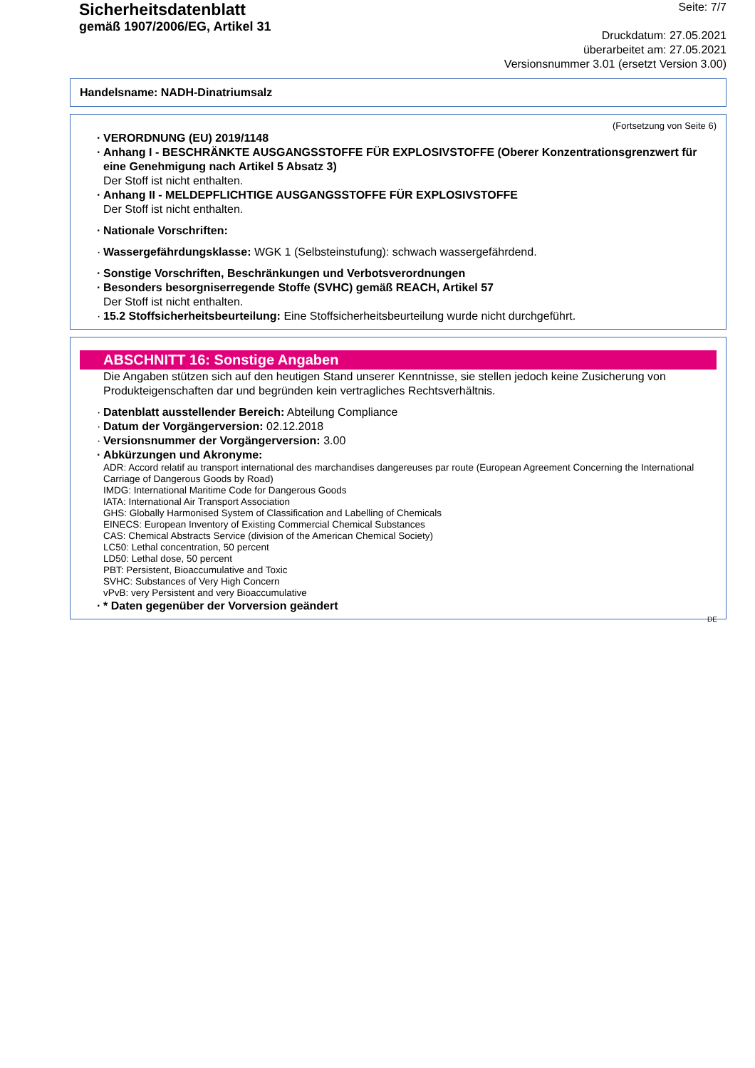Sicherheitsdatenblatt
gemäß 1907/2006/EG, Artikel 31
Seite: 7/7
Druckdatum: 27.05.2021
überarbeitet am: 27.05.2021
Versionsnummer 3.01 (ersetzt Version 3.00)
Handelsname: NADH-Dinatriumsalz
(Fortsetzung von Seite 6)
VERORDNUNG (EU) 2019/1148
Anhang I - BESCHRÄNKTE AUSGANGSSTOFFE FÜR EXPLOSIVSTOFFE (Oberer Konzentrationsgrenzwert für eine Genehmigung nach Artikel 5 Absatz 3)
Der Stoff ist nicht enthalten.
Anhang II - MELDEPFLICHTIGE AUSGANGSSTOFFE FÜR EXPLOSIVSTOFFE
Der Stoff ist nicht enthalten.
Nationale Vorschriften:
Wassergefährdungsklasse: WGK 1 (Selbsteinstufung): schwach wassergefährdend.
Sonstige Vorschriften, Beschränkungen und Verbotsverordnungen
Besonders besorgniserregende Stoffe (SVHC) gemäß REACH, Artikel 57
Der Stoff ist nicht enthalten.
15.2 Stoffsicherheitsbeurteilung: Eine Stoffsicherheitsbeurteilung wurde nicht durchgeführt.
ABSCHNITT 16: Sonstige Angaben
Die Angaben stützen sich auf den heutigen Stand unserer Kenntnisse, sie stellen jedoch keine Zusicherung von Produkteigenschaften dar und begründen kein vertragliches Rechtsverhältnis.
Datenblatt ausstellender Bereich: Abteilung Compliance
Datum der Vorgängerversion: 02.12.2018
Versionsnummer der Vorgängerversion: 3.00
Abkürzungen und Akronyme:
ADR: Accord relatif au transport international des marchandises dangereuses par route (European Agreement Concerning the International Carriage of Dangerous Goods by Road)
IMDG: International Maritime Code for Dangerous Goods
IATA: International Air Transport Association
GHS: Globally Harmonised System of Classification and Labelling of Chemicals
EINECS: European Inventory of Existing Commercial Chemical Substances
CAS: Chemical Abstracts Service (division of the American Chemical Society)
LC50: Lethal concentration, 50 percent
LD50: Lethal dose, 50 percent
PBT: Persistent, Bioaccumulative and Toxic
SVHC: Substances of Very High Concern
vPvB: very Persistent and very Bioaccumulative
* Daten gegenüber der Vorversion geändert
DE